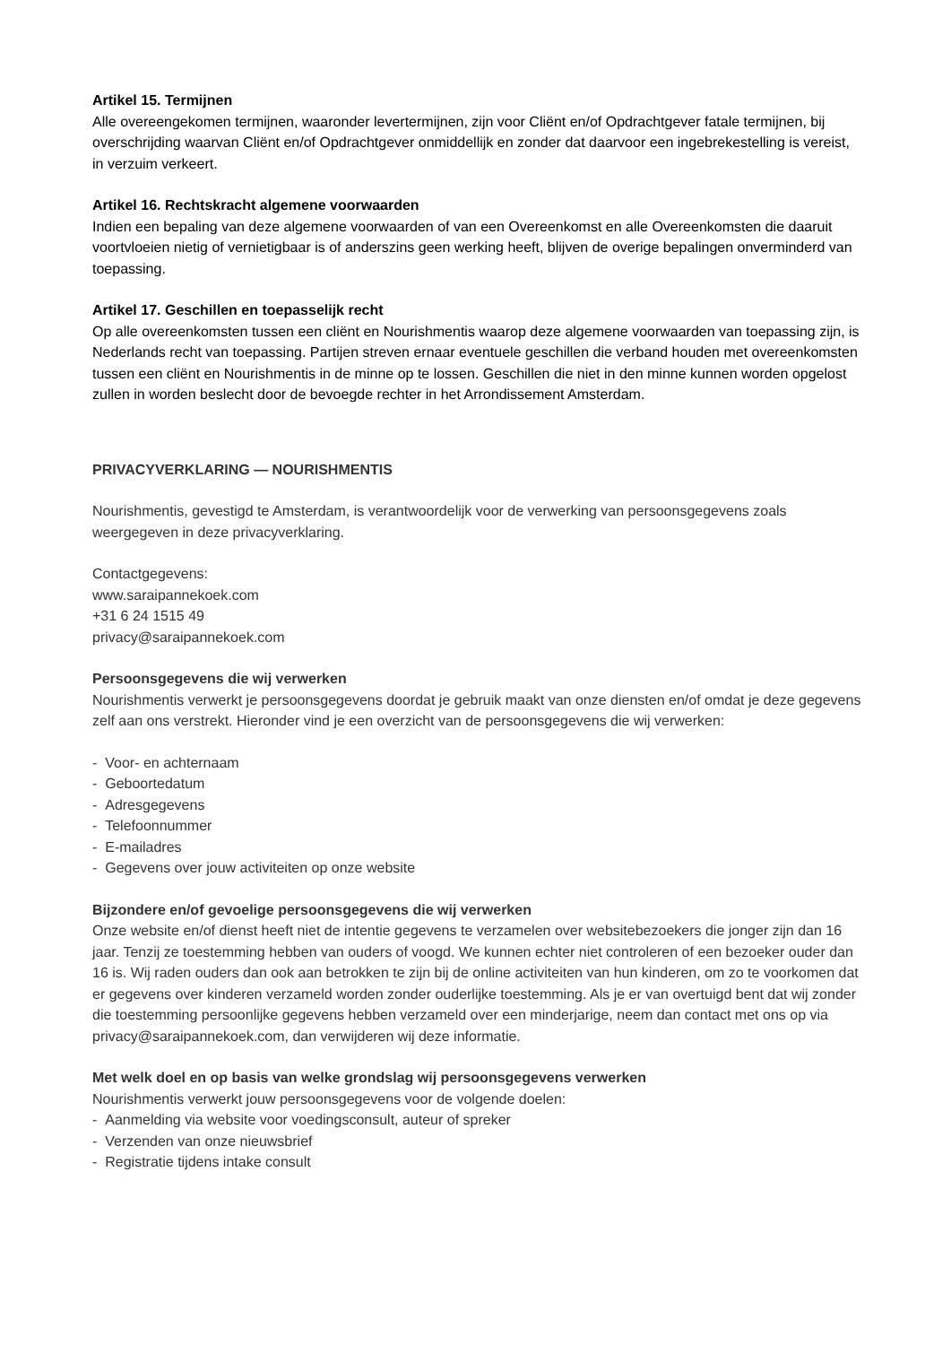Artikel 15. Termijnen
Alle overeengekomen termijnen, waaronder levertermijnen, zijn voor Cliënt en/of Opdrachtgever fatale termijnen, bij overschrijding waarvan Cliënt en/of Opdrachtgever onmiddellijk en zonder dat daarvoor een ingebrekestelling is vereist, in verzuim verkeert.
Artikel 16. Rechtskracht algemene voorwaarden
Indien een bepaling van deze algemene voorwaarden of van een Overeenkomst en alle Overeenkomsten die daaruit voortvloeien nietig of vernietigbaar is of anderszins geen werking heeft, blijven de overige bepalingen onverminderd van toepassing.
Artikel 17. Geschillen en toepasselijk recht
Op alle overeenkomsten tussen een cliënt en Nourishmentis waarop deze algemene voorwaarden van toepassing zijn, is Nederlands recht van toepassing. Partijen streven ernaar eventuele geschillen die verband houden met overeenkomsten tussen een cliënt en Nourishmentis in de minne op te lossen. Geschillen die niet in den minne kunnen worden opgelost zullen in worden beslecht door de bevoegde rechter in het Arrondissement Amsterdam.
PRIVACYVERKLARING — NOURISHMENTIS
Nourishmentis, gevestigd te Amsterdam, is verantwoordelijk voor de verwerking van persoonsgegevens zoals weergegeven in deze privacyverklaring.
Contactgegevens:
www.saraipannekoek.com
+31 6 24 1515 49
privacy@saraipannekoek.com
Persoonsgegevens die wij verwerken
Nourishmentis verwerkt je persoonsgegevens doordat je gebruik maakt van onze diensten en/of omdat je deze gegevens zelf aan ons verstrekt. Hieronder vind je een overzicht van de persoonsgegevens die wij verwerken:
- Voor- en achternaam
- Geboortedatum
- Adresgegevens
- Telefoonnummer
- E-mailadres
- Gegevens over jouw activiteiten op onze website
Bijzondere en/of gevoelige persoonsgegevens die wij verwerken
Onze website en/of dienst heeft niet de intentie gegevens te verzamelen over websitebezoekers die jonger zijn dan 16 jaar. Tenzij ze toestemming hebben van ouders of voogd. We kunnen echter niet controleren of een bezoeker ouder dan 16 is. Wij raden ouders dan ook aan betrokken te zijn bij de online activiteiten van hun kinderen, om zo te voorkomen dat er gegevens over kinderen verzameld worden zonder ouderlijke toestemming. Als je er van overtuigd bent dat wij zonder die toestemming persoonlijke gegevens hebben verzameld over een minderjarige, neem dan contact met ons op via privacy@saraipannekoek.com, dan verwijderen wij deze informatie.
Met welk doel en op basis van welke grondslag wij persoonsgegevens verwerken
Nourishmentis verwerkt jouw persoonsgegevens voor de volgende doelen:
- Aanmelding via website voor voedingsconsult, auteur of spreker
- Verzenden van onze nieuwsbrief
- Registratie tijdens intake consult